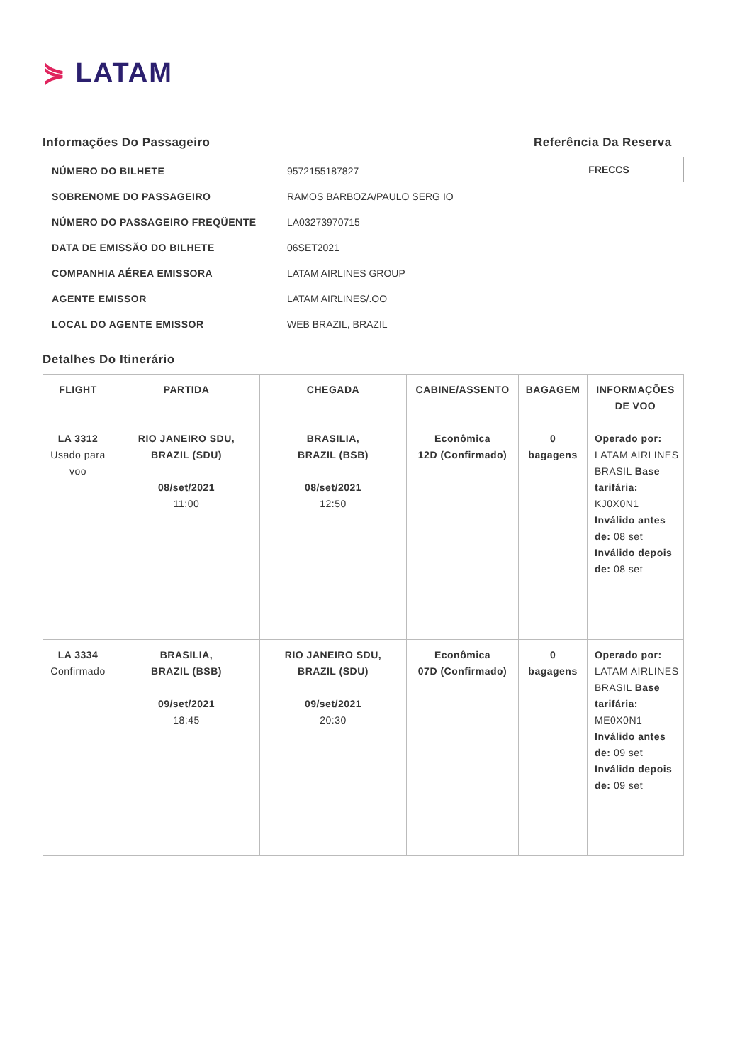⋟ LATAM
Informações Do Passageiro
| NÚMERO DO BILHETE | 9572155187827 |
| SOBRENOME DO PASSAGEIRO | RAMOS BARBOZA/PAULO SERG IO |
| NÚMERO DO PASSAGEIRO FREQÜENTE | LA03273970715 |
| DATA DE EMISSÃO DO BILHETE | 06SET2021 |
| COMPANHIA AÉREA EMISSORA | LATAM AIRLINES GROUP |
| AGENTE EMISSOR | LATAM AIRLINES/.OO |
| LOCAL DO AGENTE EMISSOR | WEB BRAZIL, BRAZIL |
Referência Da Reserva
FRECCS
Detalhes Do Itinerário
| FLIGHT | PARTIDA | CHEGADA | CABINE/ASSENTO | BAGAGEM | INFORMAÇÕES DE VOO |
| --- | --- | --- | --- | --- | --- |
| LA 3312 Usado para voo | RIO JANEIRO SDU, BRAZIL (SDU) 08/set/2021 11:00 | BRASILIA, BRAZIL (BSB) 08/set/2021 12:50 | Econômica 12D (Confirmado) | 0 bagagens | Operado por: LATAM AIRLINES BRASIL Base tarifária: KJ0X0N1 Inválido antes de: 08 set Inválido depois de: 08 set |
| LA 3334 Confirmado | BRASILIA, BRAZIL (BSB) 09/set/2021 18:45 | RIO JANEIRO SDU, BRAZIL (SDU) 09/set/2021 20:30 | Econômica 07D (Confirmado) | 0 bagagens | Operado por: LATAM AIRLINES BRASIL Base tarifária: ME0X0N1 Inválido antes de: 09 set Inválido depois de: 09 set |